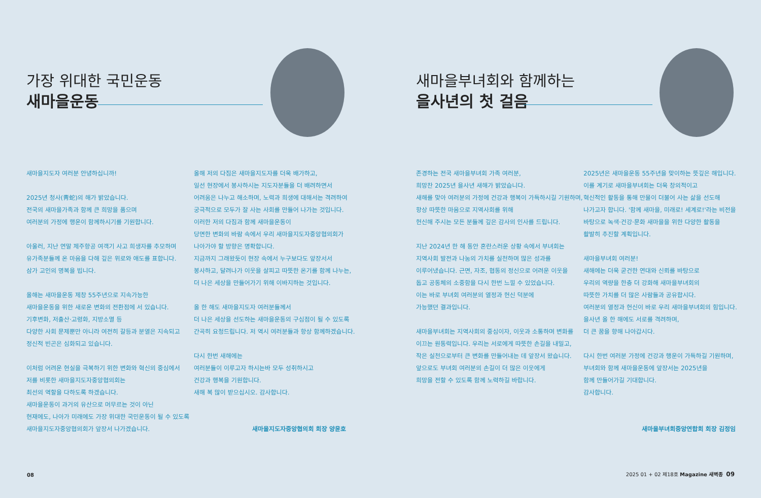가장 위대한 국민운동
새마을운동
새마을지도자 여러분 안녕하십니까!
2025년 청사(靑蛇)의 해가 밝았습니다.
전국의 새마을가족과 함께 큰 희망을 품으며
여러분의 가정에 행운이 함께하시기를 기원합니다.
아울러, 지난 연말 제주항공 여객기 사고 희생자를 추모하며
유가족분들께 온 마음을 다해 깊은 위로와 애도를 표합니다.
삼가 고인의 명복을 빕니다.
올해는 새마을운동 제창 55주년으로 지속가능한
새마을운동을 위한 새로운 변화의 전환점에 서 있습니다.
기후변화, 저출산·고령화, 지방소멸 등
다양한 사회 문제뿐만 아니라 여전히 갈등과 분열은 지속되고
정신적 빈곤은 심화되고 있습니다.
이처럼 어려운 현실을 극복하기 위한 변화와 혁신의 중심에서
저를 비롯한 새마을지도자중앙협의회는
최선의 역할을 다하도록 하겠습니다.
새마을운동이 과거의 유산으로 머무르는 것이 아닌
현재에도, 나아가 미래에도 가장 위대한 국민운동이 될 수 있도록
새마을지도자중앙협의회가 앞장서 나가겠습니다.
올해 저의 다짐은 새마을지도자를 더욱 배가하고,
일선 현장에서 봉사하시는 지도자분들을 더 배려하면서
어려움은 나누고 해소하며, 노력과 희생에 대해서는 격려하여
궁극적으로 모두가 잘 사는 사회를 만들어 나가는 것입니다.
이러한 저의 다짐과 함께 새마을운동이
당면한 변화의 바람 속에서 우리 새마을지도자중앙협의회가
나아가야 할 방향은 명확합니다.
지금까지 그래왔듯이 현장 속에서 누구보다도 앞장서서
봉사하고, 달려나가 이웃을 살피고 따뜻한 온기를 함께 나누는,
더 나은 세상을 만들어가기 위해 이바지하는 것입니다.
올 한 해도 새마을지도자 여러분들께서
더 나은 세상을 선도하는 새마을운동의 구심점이 될 수 있도록
간곡히 요청드립니다. 저 역시 여러분들과 항상 함께하겠습니다.
다시 한번 새해에는
여러분들이 이루고자 하시는바 모두 성취하시고
건강과 행복을 기원합니다.
새해 복 많이 받으십시오. 감사합니다.
새마을지도자중앙협의회 회장 양윤호
08
새마을부녀회와 함께하는
을사년의 첫 걸음
존경하는 전국 새마을부녀회 가족 여러분,
희망찬 2025년 을사년 새해가 밝았습니다.
새해를 맞아 여러분의 가정에 건강과 행복이 가득하시길 기원하며,
항상 따뜻한 마음으로 지역사회를 위해
헌신해 주시는 모든 분들께 깊은 감사의 인사를 드립니다.
지난 2024년 한 해 동안 혼란스러운 상황 속에서 부녀회는
지역사회 발전과 나눔의 가치를 실천하며 많은 성과를
이루어냈습니다. 근면, 자조, 협동의 정신으로 어려운 이웃을
돕고 공동체의 소중함을 다시 한번 느낄 수 있었습니다.
이는 바로 부녀회 여러분의 열정과 헌신 덕분에
가능했던 결과입니다.
새마을부녀회는 지역사회의 중심이자, 이웃과 소통하며 변화를
이끄는 원동력입니다. 우리는 서로에게 따뜻한 손길을 내밀고,
작은 실천으로부터 큰 변화를 만들어내는 데 앞장서 왔습니다.
앞으로도 부녀회 여러분의 손길이 더 많은 이웃에게
희망을 전할 수 있도록 함께 노력하길 바랍니다.
2025년은 새마을운동 55주년을 맞이하는 뜻깊은 해입니다.
이를 계기로 새마을부녀회는 더욱 창의적이고
혁신적인 활동을 통해 만물이 더불어 사는 삶을 선도해
나가고자 합니다. '함께 새마을, 미래로! 세계로!'라는 비전을
바탕으로 녹색·건강·문화 새마을을 위한 다양한 활동을
활발히 추진할 계획입니다.
새마을부녀회 여러분!
새해에는 더욱 굳건한 연대와 신뢰를 바탕으로
우리의 역량을 한층 더 강화해 새마을부녀회의
따뜻한 가치를 더 많은 사람들과 공유합시다.
여러분의 열정과 헌신이 바로 우리 새마을부녀회의 힘입니다.
을사년 올 한 해에도 서로를 격려하며,
더 큰 꿈을 향해 나아갑시다.
다시 한번 여러분 가정에 건강과 행운이 가득하길 기원하며,
부녀회와 함께 새마을운동에 앞장서는 2025년을
함께 만들어가길 기대합니다.
감사합니다.
새마을부녀회중앙연합회 회장 김정임
2025 01 + 02 제18호 Magazine 새벽종 09